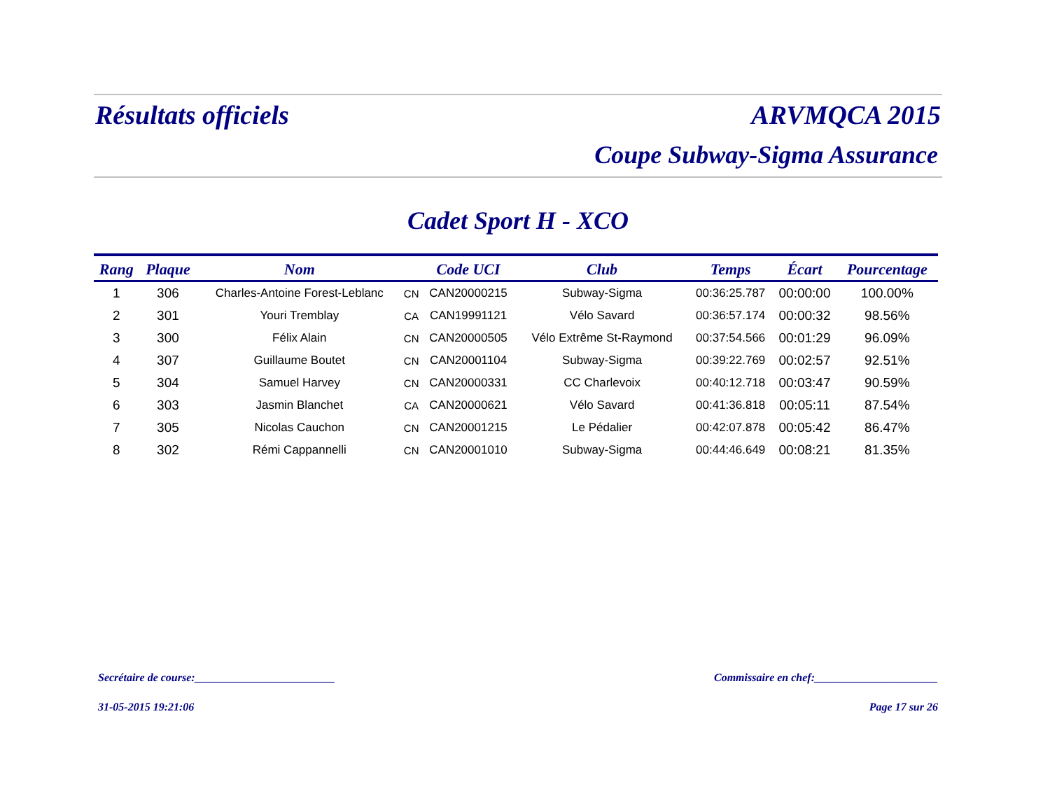Résultats officiels ARVMQCA 2015
Coupe Subway-Sigma Assurance
Cadet Sport H - XCO
| Rang | Plaque | Nom | | Code UCI | Club | Temps | Écart | Pourcentage |
| --- | --- | --- | --- | --- | --- | --- | --- | --- |
| 1 | 306 | Charles-Antoine Forest-Leblanc | CN | CAN20000215 | Subway-Sigma | 00:36:25.787 | 00:00:00 | 100.00% |
| 2 | 301 | Youri Tremblay | CA | CAN19991121 | Vélo Savard | 00:36:57.174 | 00:00:32 | 98.56% |
| 3 | 300 | Félix Alain | CN | CAN20000505 | Vélo Extrême St-Raymond | 00:37:54.566 | 00:01:29 | 96.09% |
| 4 | 307 | Guillaume Boutet | CN | CAN20001104 | Subway-Sigma | 00:39:22.769 | 00:02:57 | 92.51% |
| 5 | 304 | Samuel Harvey | CN | CAN20000331 | CC Charlevoix | 00:40:12.718 | 00:03:47 | 90.59% |
| 6 | 303 | Jasmin Blanchet | CA | CAN20000621 | Vélo Savard | 00:41:36.818 | 00:05:11 | 87.54% |
| 7 | 305 | Nicolas Cauchon | CN | CAN20001215 | Le Pédalier | 00:42:07.878 | 00:05:42 | 86.47% |
| 8 | 302 | Rémi Cappannelli | CN | CAN20001010 | Subway-Sigma | 00:44:46.649 | 00:08:21 | 81.35% |
Secrétaire de course:_________________________ Commissaire en chef:______________________
31-05-2015 19:21:06 Page 17 sur 26